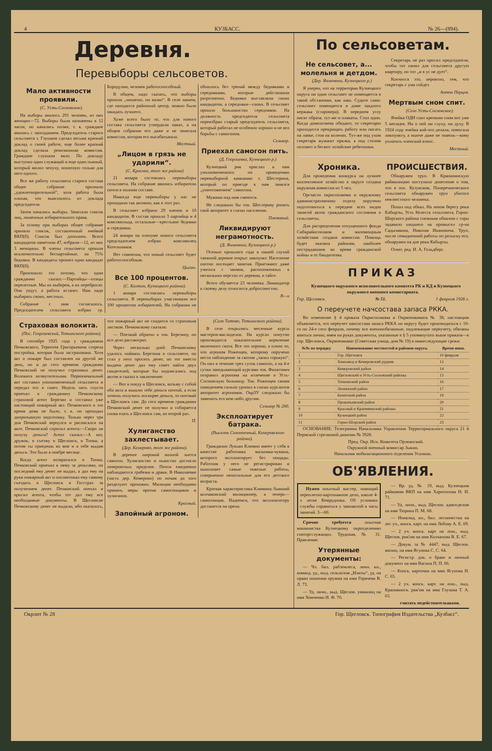4 КУЗБАСС. № 26—(894).
Деревня.
Перевыборы сельсоветов.
Мало активности проявили.
(С. Усть-Сосновское).
На выборы явилось 291 человек, из них женщин—72. Выборы были назначены в 12 часов, но начались позже, т. к. граждане явились с запозданием. Председатель старого сельсовета т. Глушков сделал весьма краткий доклад о своей работе, еще более краткий доклад сделала ревизионная комиссия. Граждане слушали вяло. По докладу выступил один служащий и еще один пьяный, который молол чепуху, понятную только для него одного.
Все же работу сельсовета старого состава общее собрание признало „удовлетворительной“, хотя работа была плохая, что выяснилось из доклада председателя.
Затем начались выборы. Зачитали список лиц, лишенных избирательного права.
За основу при выборах общее собрание приняло список, составленный ячейкой ВКП(б). Список был дополнен. Всего кандидатов наметили 47, избрали—12, из них 3 женщины. В члены сельсовета прошли исключительно беспартийные, на 75% бедняки. В кандидаты прошел один кандидат ВКП(б).
Произошло это потому, что один гражданин сказал:—Партийцы—птицы перелетные. Мы их выберем, а их перебросят. Они уедут, а работа встанет. Нам надо выбирать своих, местных.
Собрание с ним согласилось. Председателем сельсовета избран гр. Бородулин, человек работоспособный.
В общем, надо сказать, что выборы прошли „чишатко, ни валко“. В селе нашем, где находится районный центр, можно было ожидать лучшего.
Хуже всего было то, что для нового состава сельсовета утвердили наказ, а на общем собрании его даже и не зачитала комиссия, которая его выcабатывала.
Местный.
„Лицом в грязь не ударили“.
(С. Красное, того же района)
21 января состоялись перевыборы сельсовета. На собрание явились избиратели почти в полном составе.
Никогда еще перевыборы у нас не проходили так активно, как в этот раз.
В сельсовет избрано 29 членов и 10 кандидатов. В состав прошло 3 партийца и 4 комсомольца, остальные—крестьяне бедняки и середняки.
24 января на пленуме нового сельсовета председателем избран комсомолец Котельников.
Нет сомнения, что новый сельсовет будет работоспособным.
Цыган.
Все 100 процентов.
(С. Калтан, Кузнецкого района).
1 января состоялись перевыборы сельсовета. В перевыборах участвовали все 100 процентов избирателей. На собрании не обошлось без трений между бедняками и середняками, которые действовали разрозненно. Бедняки выставляли своих кандидатов, а середняки—своих. В сельсовет прошло большинство середняков. На должность председателя сельсовета переизбран старый председатель сельсовета, который работал не особенно хорошо и не вел борьбы с самогоном.
Селькор.
Приехал самогон пить.
(Д. Георгиевка, Кузнецкого р.)
Кузнецкий рик прислал к нам уполномоченного по проведению перевыборной кампании т. Шестерина, который по приезде к нам занялся „уничтожением“ самогона.
Мужики над ним смеются.
Не следовало бы тов. Шестериву ронять свой авторитет в глазах населения.
Плювавый.
Ликвидируют неграмотность.
(Д. Ячменюха, Кузнецкого р.)
Осенью прошлого года в нашей глухой таежной деревне открыт ликпункт. Население охотно посещает занятия. Приезжают даже учиться с заимок, расположенных в нескольких верстах от деревни, в тайге.
Всего обучается 23 человека. Ликвидатор к своему делу относится добросовестно.
В—н
Страховая волокита.
(Пос. Георгиевский, Топкинского района).
В сентябре 1925 года у гражданина Печковского, Терентея Григорьевича сгорела постройка, которая была застрахована. Хотя акт о пожаре был составлен на другой же день, но и до сего времени гражданин Печковский не получил страховых денег. Волокита возмутительная. Первоначальный акт составил уполномоченный сельсовета и передал его в совет. Недель пять спустя приехал к гражданину Печковскому страховой агент Березин и составил уже настоящий пожарный акт. Печковского в это время дома не было, т. к. он проходил допризывную подготовку. Только через три дня Печковский вернулся и расписался на акте. Печковский спросил агента:—Скоро ли получу деньги? Агент сказал:—А вот, дружок, я съезжу в Щегловск, в Топки, а потом ты приедешь ко мне и я тебе выдам деньги. Это было в ноябре месяце.
Когда агент возвратился в Топки, Печковский приехал к нему за деньгами, но последний ему денег не выдал, а дал ему на руки пожарный акт и посоветовал ему самому съездить в Щегловск в Госстрах за получением денег. Печковский поехал и просил агента, чтобы тот дал ему все необходимые документы. В Щегловске Печковскому денег не выдали, ибо оказалось, что пожарный акт не сходится со страховым листком. Печковскому сказали:
— Поезжай обратно к тов. Березину, он все дело рассмотрит.
Через несколько дней Печковскому удалось поймать Березина в сельсовете, он стал у него просить денег, но тот вместо выдачи денег дал ему совет найти двух свидетелей, которые бы подписались под актом и сказал в заключение:
— Вот я поеду в Щегловск, возьму с собой оба акта и вышлю тебе деньги почтой, а если хочешь получить поскорее деньги, то поезжай в Щегловск сам. До сего времени гражданин Печковский денег не получил и собирается снова ехать в Щегловск сам, во второй раз.
П.
Хулиганство захлестывает.
(Дер. Кемерово, того же района).
В деревне широкой волной льется самогон. Хулиганство и пьянство достигло невероятных пределов. Почти ежедневно наблюдаются грабежи и драки. В Николаевке (часть дер. Кемерово) по ночам до того разделуют прохожих. Милиции необходимо принять меры против самогонщиков и хулиганов.
Красный.
Запойный агроном.
(Село Титово, Топкинского района).
В селе открылись месячные курсы мастеров-маслоделов. На курсах попутно производится показательное кормление молочного скота. Все это хорошо, а плохо то, что агроном Роженцев, которому поручено вести наблюдение за скотом „запил горькую“. Он пил в течение трех суток самогон, а на 4-е сутки заведывающий курсами тов. Филатович отправил агронома на излечение в Усть-Сосновскую больницу. Тов. Роженцев своим поведением сильно уронил в глазах курсантов авторитет агрономов. ОкрЗУ следовало бы заменить его кем-либо другим.
Селькор № 200.
Эксплоатирует батрака.
(Выселок Солоноечный, Кемеровского района).
Гражданин Лукьян Климин имеет у себя в качестве работника мальчика-чуваша, которого эксплоатирует без пощады. Работник у него не регистрирован и выполняет самые тяжелые работы, совершенно непосильные для его детского возраста.
Краткая характеристика Климина: бывший колчаковский милиционер, а теперь—самогонщик. Надеемся, что эксплоататору достанется на орехи.
По сельсоветам.
Не сельсовет, а... молельня и детдом.
(Дер. Ячменюха, Кузнецкого р.)
Я уверен, что на территории Кузнецкого округа ни один сельсовет не помещается в такой обстановке, как наш. Судите сами: сельсовет помещается в доме заядлого кержака (старовера). В переднем углу висят образа, тут-же и плакаты. Стол один. Когда домохозяева обедают, то секретарю приходится прекращать работу или писать на лавке, стоя на коленях. Тут-же под ухом секретаря жужжит прялка, а под столом ползают и бегают хозяйские ребятишки.
Секретарь не раз просил председателя, чтобы тот нанял для сельсовета другую квартиру, но тот „и в ус не дует“.
Кончится это, вероятно, тем, что секретарь с ума сойдет.
Антон Перцев.
Мертвым сном спит.
(Село Усть-Сосновское).
Ячейка ОДН спит крепким сном вот уже 5 месяцев. Ни о ней ни слуху, ни духу. В 1924 году ячейка кой-что делала, помогала ликпункту, а нынче даже не знаешь—кому уплатить членский взнос.
Местный.
Хроника.
Для проведения конкурса на лучшее коллективное хозяйство в округе создана окружная комиссия из 5 чел.
Оргчасти окрисполкома и окружному административному отделу поручено подготовиться к передаче всех видов записей актов гражданского состояния в сельсоветы.
Для распределения отпущенного фонда Сибкрайисполком и маломощным хозяйствам создана комиссия. Помощь будет оказана районам, наиболее пострадавшим во время гражданской войны и от бандитизма.
ПРОИСШЕСТВИЯ.
Обнаружен труп. В Крапивинскую раймилицию поступило донесение о том, что в пос. Кузувском, Поперечнического сельсовета обнаружен труп убитого неизвестного человека.
Попал под обвал. На левом берегу реки Кабырзы, Усть Келесск сельсовета, Горно-Шорского района снежным обвалом с горы задавило шедшего на промысел гр-на Садычакова, Николая Ивановича. Труп, после семидневной работы по розыску его, обнаружен на дне реки Кабырзы.
Ответ. ред. И. А. Гольдберг.
ПРИКАЗ
Кузнецкого окружного исполнительного комитета РК и КД и Кузнецкого окружного военного комиссариата.
Гор. Щегловск. № 51. 1 февраля 1926 г.
О переучете начсостава запаса РККА.
Во изменение § 4 приказа Окрисполкома и Окрвоенкомата № 38, настоящим объявляется, что переучет начсостава запаса РККА по округу будет производиться с 10-го по 24-е сего февраля, почему все военнообязанные, подлежащие переучету, обязаны явиться лично, имея на руках документы, указанные в § 5 упомянутого выше приказа—в гор. Щегловск, Окрвоенкомат (Советская улица, дом № 19) в нижеследующие сроки:
| №№ по порядку | Наименование местностей и районов округа. | Время явки. |
| --- | --- | --- |
| 1 | Гор. Щегловск | 10 февраля |
| 2 | Химзавод и Кемеровский рудник | 13 |
| 3 | Кемеровский район | 14 |
| 4 | Щегловский и Усть-Сосновский районы | 15 |
| 5 | Топкинский район | 16 |
| 6 | Ленинский район | 17 |
| 7 | Бачатский район | 19 |
| 8 | Прокопьевский район | 20 |
| 9 | Красный и Крапивинский районы | 21 |
| 10 | Кузнецкий район | 22 |
| 11 | Горно-Шорский район | 23 |
ОСНОВАНИЕ: Телеграмма Начальника Управления Территориального округа 21 й Пермской стрелковой дивизии № 3928.
Пред. Окр. Исп. Комитета Орлеанский.
Окружной военный комиссар Зыкин.
Начальник мобилизационного отделения Усолкин.
ОБ'ЯВЛЕНИЯ.
Нужен опытный мастер, знающий переплетно-картонажное дело, школе 4-х летке Кемрудника. Об условиях службы справиться у завшколой в часы занятий. 3—60.
Срочно требуется опытная машинистка Кузнецкому окротделению совторгслужащих. Трудовая, № 31. Правление.
Утерянные документы:
— Чл. бил. рабземлеса, личн. кн., команд. уд., выд. сельхозом „Илиты“, уд. на право ношения оружия на имя Горячева В. Л. 73.
— Уд. личн., выд. Щеглов. уммилиц на имя Хомченко И. Ф. 70.
— Вр. уд. № 19, выд. Кузнецким райкомом ВКП на имя Харитонова Н. И. 71.
— Уд. личн., выд. Щеглов. адмотделом на имя Тюрина П. М. 68.
— Инвалид. кн., бил. лесничества на лес уч., конск. карт. на имя Лобову А. Е. 69.
— 2 уч. конск. карт на лош., выд. Щеглов. рик'ом на имя Колчанова В. Е. 67.
— Докум. за № 4447, выд. Щеглов. милиц. на имя Ягунова С. С. 64.
— Регистр. док. о браке и личный документ на имя Васина П. П. 66.
— Конск. карточки на имя Ягунова Н. С. 65.
— 2 уч. конск. карт. на лош., выд. Крапивинск. рик'ом на имя Глухова Т. А. 63.
считать недействительными.
Окрлит № 28 Гор. Щегловск. Типография Издательства „Кузбасс“.